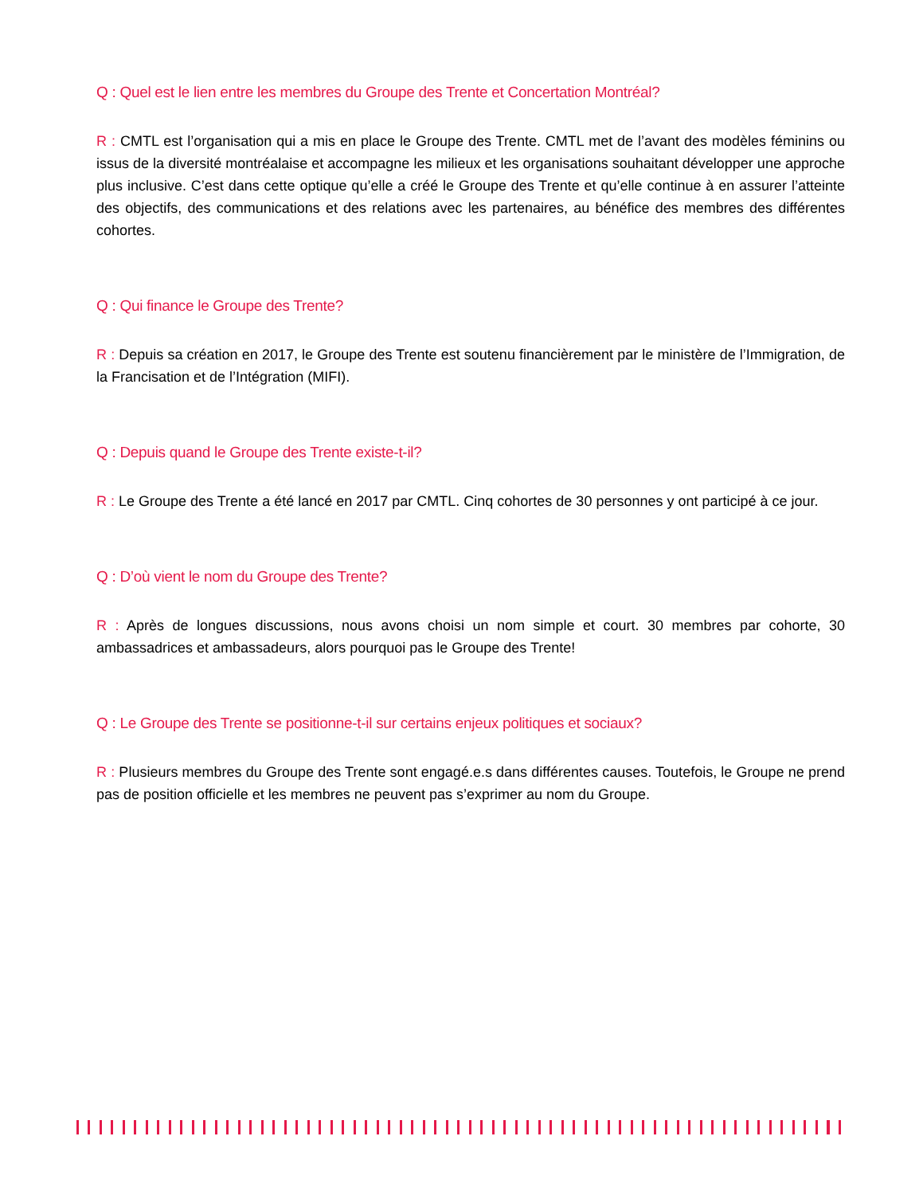Q : Quel est le lien entre les membres du Groupe des Trente et Concertation Montréal?
R : CMTL est l’organisation qui a mis en place le Groupe des Trente. CMTL met de l’avant des modèles féminins ou issus de la diversité montréalaise et accompagne les milieux et les organisations souhaitant développer une approche plus inclusive. C’est dans cette optique qu’elle a créé le Groupe des Trente et qu’elle continue à en assurer l’atteinte des objectifs, des communications et des relations avec les partenaires, au bénéfice des membres des différentes cohortes.
Q : Qui finance le Groupe des Trente?
R : Depuis sa création en 2017, le Groupe des Trente est soutenu financièrement par le ministère de l’Immigration, de la Francisation et de l’Intégration (MIFI).
Q : Depuis quand le Groupe des Trente existe-t-il?
R : Le Groupe des Trente a été lancé en 2017 par CMTL. Cinq cohortes de 30 personnes y ont participé à ce jour.
Q : D’où vient le nom du Groupe des Trente?
R : Après de longues discussions, nous avons choisi un nom simple et court. 30 membres par cohorte, 30 ambassadrices et ambassadeurs, alors pourquoi pas le Groupe des Trente!
Q : Le Groupe des Trente se positionne-t-il sur certains enjeux politiques et sociaux?
R : Plusieurs membres du Groupe des Trente sont engagé.e.s dans différentes causes. Toutefois, le Groupe ne prend pas de position officielle et les membres ne peuvent pas s’exprimer au nom du Groupe.